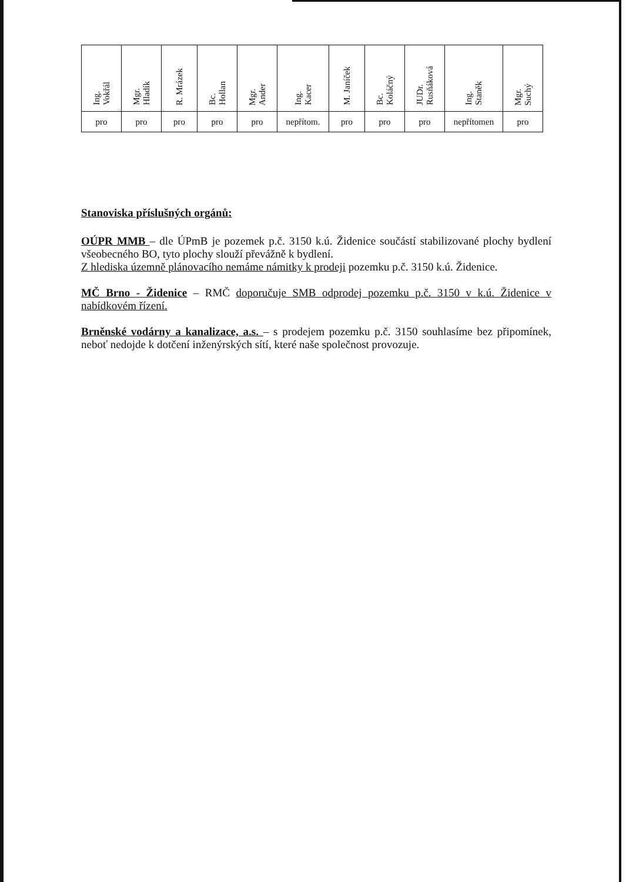| Ing. Vokřál | Mgr. Hladík | R. Mrázek | Bc. Hollan | Mgr. Ander | Ing. Kacer | M. Janíček | Bc. Koláčný | JUDr. Rusňáková | Ing. Staněk | Mgr. Suchý |
| pro | pro | pro | pro | pro | nepřítom. | pro | pro | pro | nepřítomen | pro |
Stanoviska příslušných orgánů:
OÚPR MMB – dle ÚPmB je pozemek p.č. 3150 k.ú. Židenice součástí stabilizované plochy bydlení všeobecného BO, tyto plochy slouží převážně k bydlení.
Z hlediska územně plánovacího nemáme námitky k prodeji pozemku p.č. 3150 k.ú. Židenice.
MČ Brno - Židenice – RMČ doporučuje SMB odprodej pozemku p.č. 3150 v k.ú. Židenice v nabídkovém řízení.
Brněnské vodárny a kanalizace, a.s. – s prodejem pozemku p.č. 3150 souhlasíme bez připomínek, neboť nedojde k dotčení inženýrských sítí, které naše společnost provozuje.